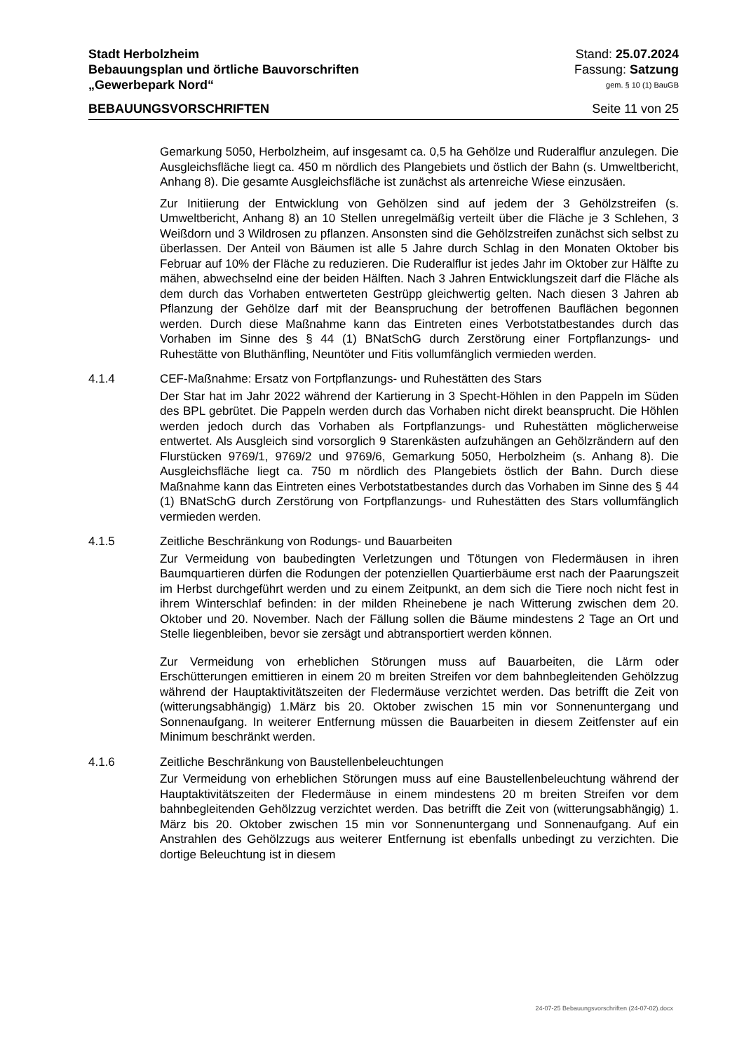Stadt Herbolzheim Stand: 25.07.2024
Bebauungsplan und örtliche Bauvorschriften Fassung: Satzung
„Gewerbepark Nord“gem. § 10 (1) BauGB
BEBAUUNGSVORSCHRIFTEN Seite 11 von 25
Gemarkung 5050, Herbolzheim, auf insgesamt ca. 0,5 ha Gehölze und Ruderalflur anzulegen. Die Ausgleichsfläche liegt ca. 450 m nördlich des Plangebiets und östlich der Bahn (s. Umweltbericht, Anhang 8). Die gesamte Ausgleichsfläche ist zunächst als artenreiche Wiese einzusäen.
Zur Initiierung der Entwicklung von Gehölzen sind auf jedem der 3 Gehölzstreifen (s. Umweltbericht, Anhang 8) an 10 Stellen unregelmäßig verteilt über die Fläche je 3 Schlehen, 3 Weißdorn und 3 Wildrosen zu pflanzen. Ansonsten sind die Gehölzstreifen zunächst sich selbst zu überlassen. Der Anteil von Bäumen ist alle 5 Jahre durch Schlag in den Monaten Oktober bis Februar auf 10% der Fläche zu reduzieren. Die Ruderalflur ist jedes Jahr im Oktober zur Hälfte zu mähen, abwechselnd eine der beiden Hälften. Nach 3 Jahren Entwicklungszeit darf die Fläche als dem durch das Vorhaben entwerteten Gestrüpp gleichwertig gelten. Nach diesen 3 Jahren ab Pflanzung der Gehölze darf mit der Beanspruchung der betroffenen Bauflächen begonnen werden. Durch diese Maßnahme kann das Eintreten eines Verbotstatbestandes durch das Vorhaben im Sinne des § 44 (1) BNatSchG durch Zerstörung einer Fortpflanzungs- und Ruhestätte von Bluthänfling, Neuntöter und Fitis vollumfänglich vermieden werden.
4.1.4 CEF-Maßnahme: Ersatz von Fortpflanzungs- und Ruhestätten des Stars
Der Star hat im Jahr 2022 während der Kartierung in 3 Specht-Höhlen in den Pappeln im Süden des BPL gebrütet. Die Pappeln werden durch das Vorhaben nicht direkt beansprucht. Die Höhlen werden jedoch durch das Vorhaben als Fortpflanzungs- und Ruhestätten möglicherweise entwertet. Als Ausgleich sind vorsorglich 9 Starenkästen aufzuhängen an Gehölzrändern auf den Flurstücken 9769/1, 9769/2 und 9769/6, Gemarkung 5050, Herbolzheim (s. Anhang 8). Die Ausgleichsfläche liegt ca. 750 m nördlich des Plangebiets östlich der Bahn. Durch diese Maßnahme kann das Eintreten eines Verbotstatbestandes durch das Vorhaben im Sinne des § 44 (1) BNatSchG durch Zerstörung von Fortpflanzungs- und Ruhestätten des Stars vollumfänglich vermieden werden.
4.1.5 Zeitliche Beschränkung von Rodungs- und Bauarbeiten
Zur Vermeidung von baubedingten Verletzungen und Tötungen von Fledermäusen in ihren Baumquartieren dürfen die Rodungen der potenziellen Quartierbäume erst nach der Paarungszeit im Herbst durchgeführt werden und zu einem Zeitpunkt, an dem sich die Tiere noch nicht fest in ihrem Winterschlaf befinden: in der milden Rheinebene je nach Witterung zwischen dem 20. Oktober und 20. November. Nach der Fällung sollen die Bäume mindestens 2 Tage an Ort und Stelle liegenbleiben, bevor sie zersägt und abtransportiert werden können.
Zur Vermeidung von erheblichen Störungen muss auf Bauarbeiten, die Lärm oder Erschütterungen emittieren in einem 20 m breiten Streifen vor dem bahnbegleitenden Gehölzzug während der Hauptaktivitätszeiten der Fledermäuse verzichtet werden. Das betrifft die Zeit von (witterungsabhängig) 1.März bis 20. Oktober zwischen 15 min vor Sonnenuntergang und Sonnenaufgang. In weiterer Entfernung müssen die Bauarbeiten in diesem Zeitfenster auf ein Minimum beschränkt werden.
4.1.6 Zeitliche Beschränkung von Baustellenbeleuchtungen
Zur Vermeidung von erheblichen Störungen muss auf eine Baustellenbeleuchtung während der Hauptaktivitätszeiten der Fledermäuse in einem mindestens 20 m breiten Streifen vor dem bahnbegleitenden Gehölzzug verzichtet werden. Das betrifft die Zeit von (witterungsabhängig) 1. März bis 20. Oktober zwischen 15 min vor Sonnenuntergang und Sonnenaufgang. Auf ein Anstrahlen des Gehölzzugs aus weiterer Entfernung ist ebenfalls unbedingt zu verzichten. Die dortige Beleuchtung ist in diesem
24-07-25 Bebauungsvorschriften (24-07-02).docx